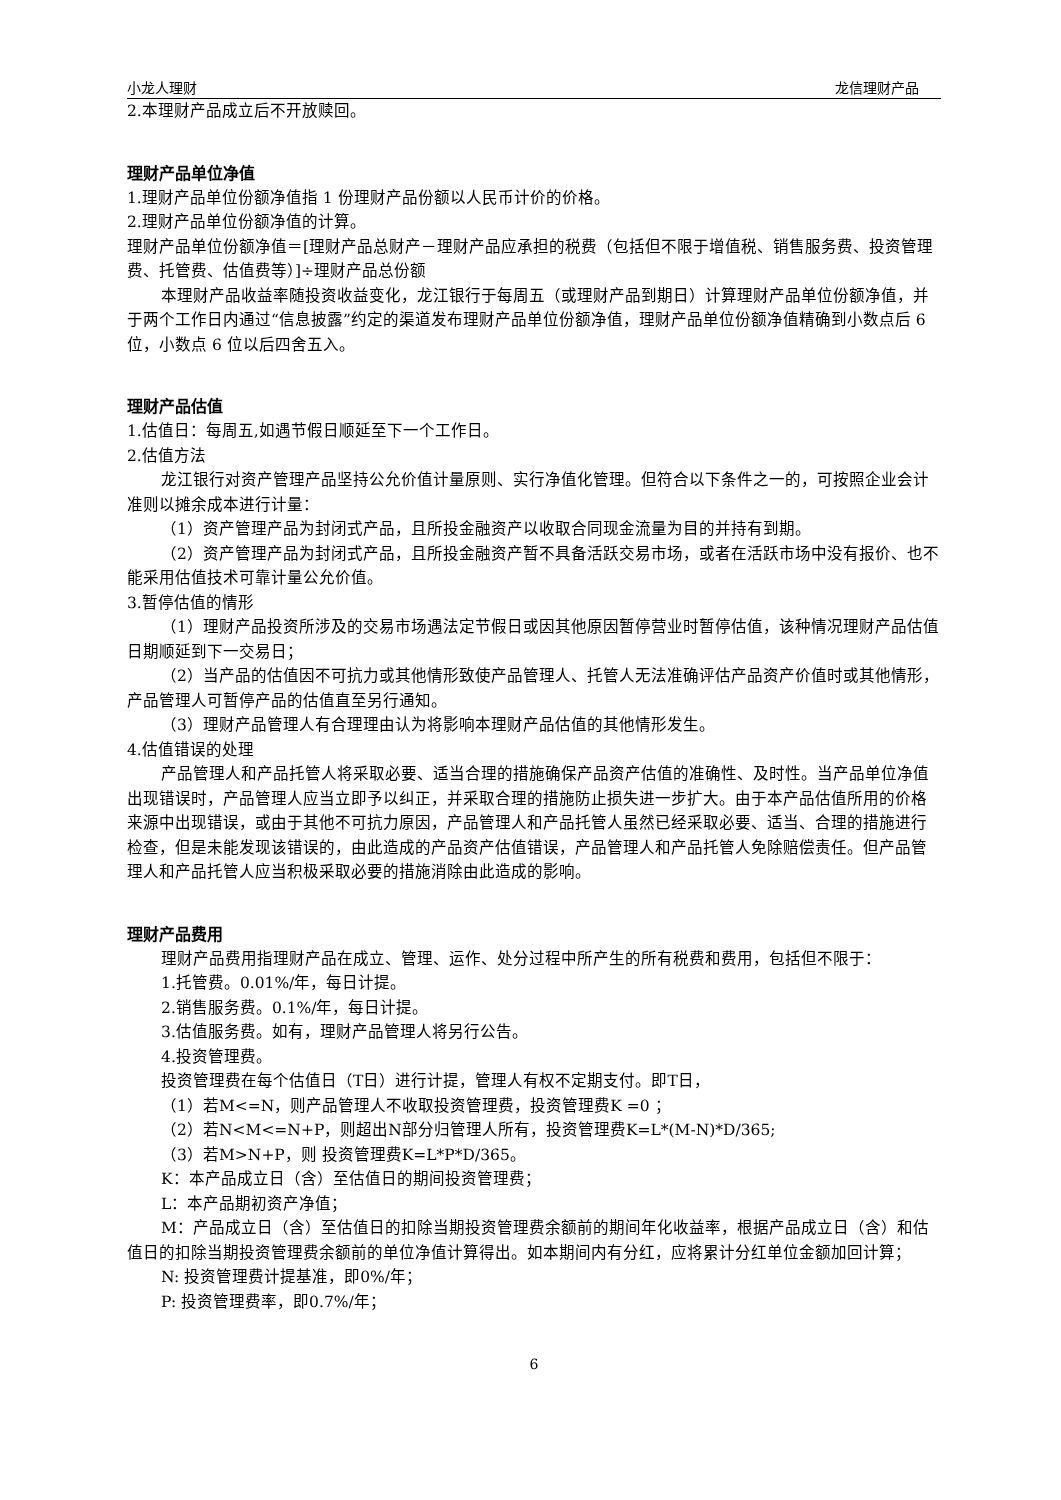小龙人理财 龙信理财产品
2.本理财产品成立后不开放赎回。
理财产品单位净值
1.理财产品单位份额净值指 1 份理财产品份额以人民币计价的价格。
2.理财产品单位份额净值的计算。
理财产品单位份额净值＝[理财产品总财产－理财产品应承担的税费（包括但不限于增值税、销售服务费、投资管理费、托管费、估值费等）]÷理财产品总份额
本理财产品收益率随投资收益变化，龙江银行于每周五（或理财产品到期日）计算理财产品单位份额净值，并于两个工作日内通过“信息披露”约定的渠道发布理财产品单位份额净值，理财产品单位份额净值精确到小数点后 6 位，小数点 6 位以后四舍五入。
理财产品估值
1.估值日：每周五,如遇节假日顺延至下一个工作日。
2.估值方法
龙江银行对资产管理产品坚持公允价值计量原则、实行净值化管理。但符合以下条件之一的，可按照企业会计准则以摊余成本进行计量：
（1）资产管理产品为封闭式产品，且所投金融资产以收取合同现金流量为目的并持有到期。
（2）资产管理产品为封闭式产品，且所投金融资产暂不具备活跃交易市场，或者在活跃市场中没有报价、也不能采用估值技术可靠计量公允价值。
3.暂停估值的情形
（1）理财产品投资所涉及的交易市场遇法定节假日或因其他原因暂停营业时暂停估值，该种情况理财产品估值日期顺延到下一交易日；
（2）当产品的估值因不可抗力或其他情形致使产品管理人、托管人无法准确评估产品资产价值时或其他情形，产品管理人可暂停产品的估值直至另行通知。
（3）理财产品管理人有合理理由认为将影响本理财产品估值的其他情形发生。
4.估值错误的处理
产品管理人和产品托管人将采取必要、适当合理的措施确保产品资产估值的准确性、及时性。当产品单位净值出现错误时，产品管理人应当立即予以纠正，并采取合理的措施防止损失进一步扩大。由于本产品估值所用的价格来源中出现错误，或由于其他不可抗力原因，产品管理人和产品托管人虽然已经采取必要、适当、合理的措施进行检查，但是未能发现该错误的，由此造成的产品资产估值错误，产品管理人和产品托管人免除赔偿责任。但产品管理人和产品托管人应当积极采取必要的措施消除由此造成的影响。
理财产品费用
理财产品费用指理财产品在成立、管理、运作、处分过程中所产生的所有税费和费用，包括但不限于：
1.托管费。0.01%/年，每日计提。
2.销售服务费。0.1%/年，每日计提。
3.估值服务费。如有，理财产品管理人将另行公告。
4.投资管理费。
投资管理费在每个估值日（T日）进行计提，管理人有权不定期支付。即T日，
（1）若M<=N，则产品管理人不收取投资管理费，投资管理费K =0 ；
（2）若N<M<=N+P，则超出N部分归管理人所有，投资管理费K=L*(M-N)*D/365;
（3）若M>N+P，则 投资管理费K=L*P*D/365。
K：本产品成立日（含）至估值日的期间投资管理费；
L：本产品期初资产净值；
M：产品成立日（含）至估值日的扣除当期投资管理费余额前的期间年化收益率，根据产品成立日（含）和估值日的扣除当期投资管理费余额前的单位净值计算得出。如本期间内有分红，应将累计分红单位金额加回计算；
N: 投资管理费计提基准，即0%/年；
P: 投资管理费率，即0.7%/年；
6